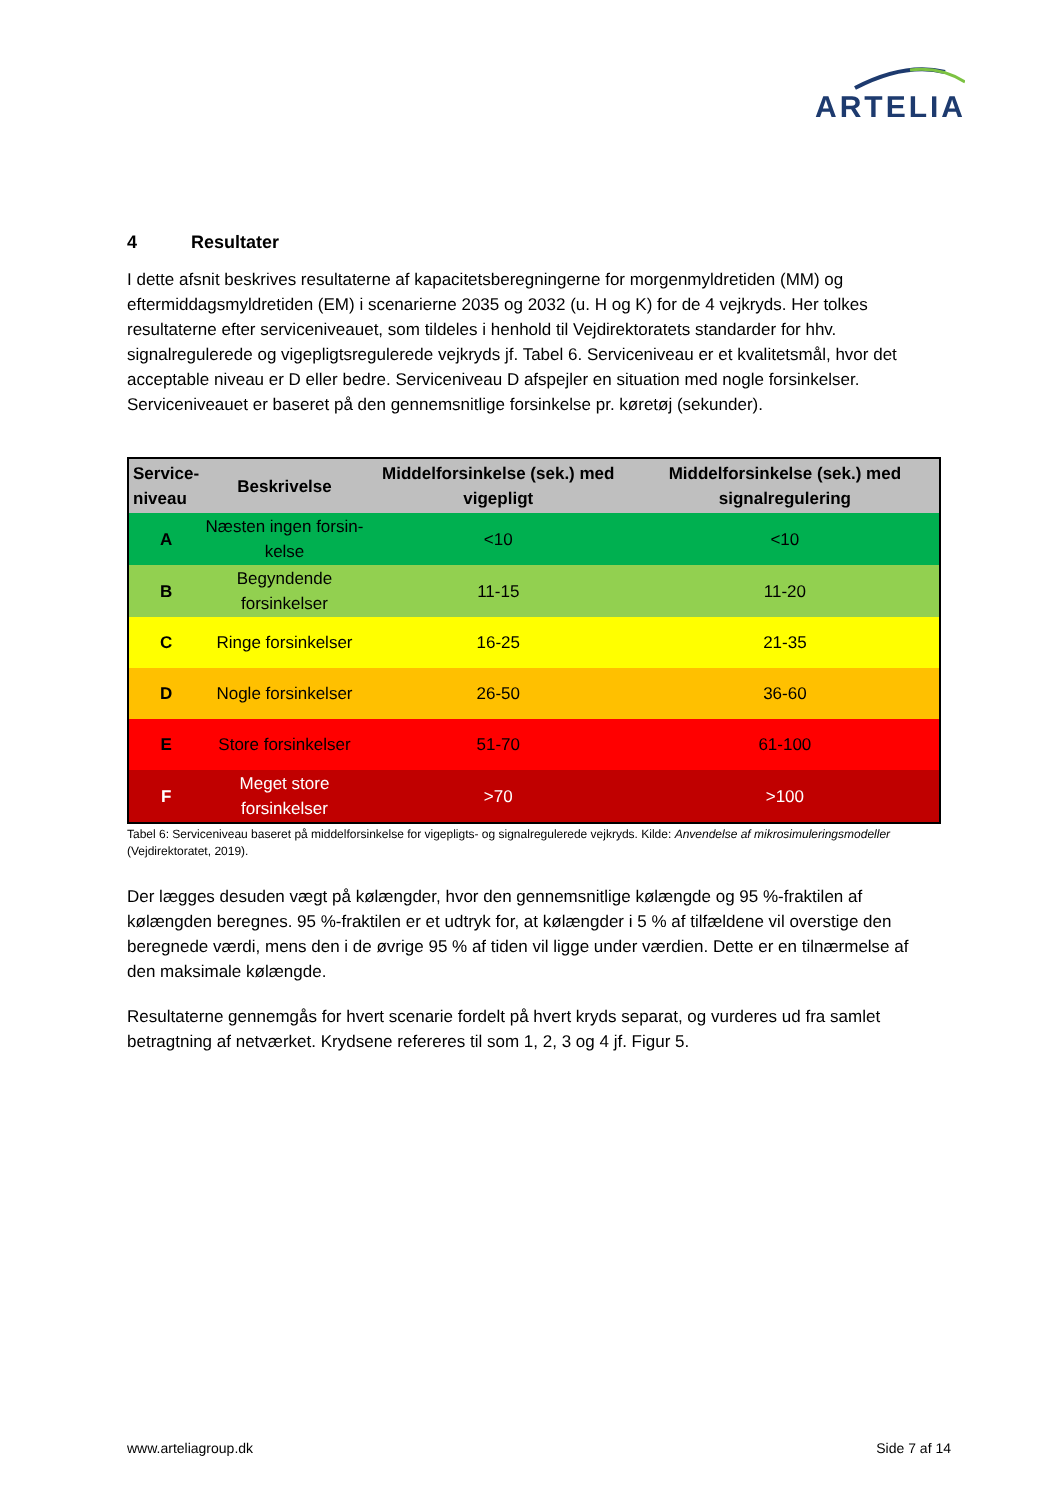ARTELIA
4 Resultater
I dette afsnit beskrives resultaterne af kapacitetsberegningerne for morgenmyldretiden (MM) og eftermiddagsmyldretiden (EM) i scenarierne 2035 og 2032 (u. H og K) for de 4 vejkryds. Her tolkes resultaterne efter serviceniveauet, som tildeles i henhold til Vejdirektoratets standarder for hhv. signalregulerede og vigepligtsregulerede vejkryds jf. Tabel 6. Serviceniveau er et kvalitetsmål, hvor det acceptable niveau er D eller bedre. Serviceniveau D afspejler en situation med nogle forsinkelser. Serviceniveauet er baseret på den gennemsnitlige forsinkelse pr. køretøj (sekunder).
| Service- niveau | Beskrivelse | Middelforsinkelse (sek.) med vigepligt | Middelforsinkelse (sek.) med signalregulering |
| --- | --- | --- | --- |
| A | Næsten ingen forsin- kelse | <10 | <10 |
| B | Begyndende forsinkelser | 11-15 | 11-20 |
| C | Ringe forsinkelser | 16-25 | 21-35 |
| D | Nogle forsinkelser | 26-50 | 36-60 |
| E | Store forsinkelser | 51-70 | 61-100 |
| F | Meget store forsinkelser | >70 | >100 |
Tabel 6: Serviceniveau baseret på middelforsinkelse for vigepligts- og signalregulerede vejkryds. Kilde: Anvendelse af mikrosimuleringsmodeller (Vejdirektoratet, 2019).
Der lægges desuden vægt på kølængder, hvor den gennemsnitlige kølængde og 95 %-fraktilen af kølængden beregnes. 95 %-fraktilen er et udtryk for, at kølængder i 5 % af tilfældene vil overstige den beregnede værdi, mens den i de øvrige 95 % af tiden vil ligge under værdien. Dette er en tilnærmelse af den maksimale kølængde.
Resultaterne gennemgås for hvert scenarie fordelt på hvert kryds separat, og vurderes ud fra samlet betragtning af netværket. Krydsene refereres til som 1, 2, 3 og 4 jf. Figur 5.
www.arteliagroup.dk Side 7 af 14